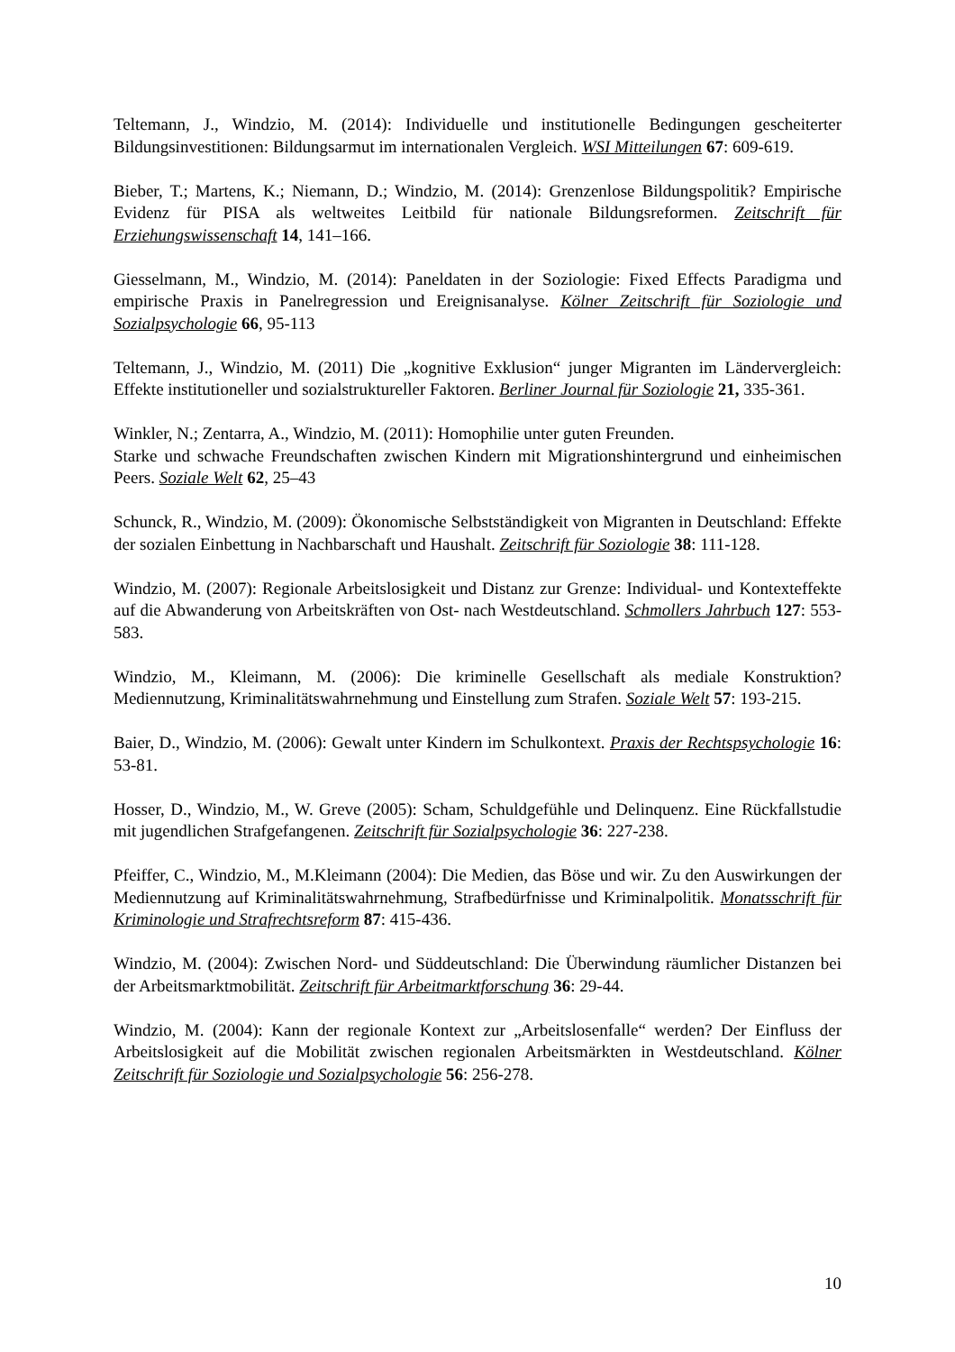Teltemann, J., Windzio, M. (2014): Individuelle und institutionelle Bedingungen gescheiterter Bildungsinvestitionen: Bildungsarmut im internationalen Vergleich. WSI Mitteilungen 67: 609-619.
Bieber, T.; Martens, K.; Niemann, D.; Windzio, M. (2014): Grenzenlose Bildungspolitik? Empirische Evidenz für PISA als weltweites Leitbild für nationale Bildungsreformen. Zeitschrift für Erziehungswissenschaft 14, 141–166.
Giesselmann, M., Windzio, M. (2014): Paneldaten in der Soziologie: Fixed Effects Paradigma und empirische Praxis in Panelregression und Ereignisanalyse. Kölner Zeitschrift für Soziologie und Sozialpsychologie 66, 95-113
Teltemann, J., Windzio, M. (2011) Die „kognitive Exklusion“ junger Migranten im Ländervergleich: Effekte institutioneller und sozialstruktureller Faktoren. Berliner Journal für Soziologie 21, 335-361.
Winkler, N.; Zentarra, A., Windzio, M. (2011): Homophilie unter guten Freunden.
Starke und schwache Freundschaften zwischen Kindern mit Migrationshintergrund und einheimischen Peers. Soziale Welt 62, 25–43
Schunck, R., Windzio, M. (2009): Ökonomische Selbstständigkeit von Migranten in Deutschland: Effekte der sozialen Einbettung in Nachbarschaft und Haushalt. Zeitschrift für Soziologie 38: 111-128.
Windzio, M. (2007): Regionale Arbeitslosigkeit und Distanz zur Grenze: Individual- und Kontexteffekte auf die Abwanderung von Arbeitskräften von Ost- nach Westdeutschland. Schmollers Jahrbuch 127: 553-583.
Windzio, M., Kleimann, M. (2006): Die kriminelle Gesellschaft als mediale Konstruktion? Mediennutzung, Kriminalitätswahrnehmung und Einstellung zum Strafen. Soziale Welt 57: 193-215.
Baier, D., Windzio, M. (2006): Gewalt unter Kindern im Schulkontext. Praxis der Rechtspsychologie 16: 53-81.
Hosser, D., Windzio, M., W. Greve (2005): Scham, Schuldgefühle und Delinquenz. Eine Rückfallstudie mit jugendlichen Strafgefangenen. Zeitschrift für Sozialpsychologie 36: 227-238.
Pfeiffer, C., Windzio, M., M.Kleimann (2004): Die Medien, das Böse und wir. Zu den Auswirkungen der Mediennutzung auf Kriminalitätswahrnehmung, Strafbedürfnisse und Kriminalpolitik. Monatsschrift für Kriminologie und Strafrechtsreform 87: 415-436.
Windzio, M. (2004): Zwischen Nord- und Süddeutschland: Die Überwindung räumlicher Distanzen bei der Arbeitsmarktmobilität. Zeitschrift für Arbeitmarktforschung 36: 29-44.
Windzio, M. (2004): Kann der regionale Kontext zur „Arbeitslosenfalle“ werden? Der Einfluss der Arbeitslosigkeit auf die Mobilität zwischen regionalen Arbeitsmärkten in Westdeutschland. Kölner Zeitschrift für Soziologie und Sozialpsychologie 56: 256-278.
10